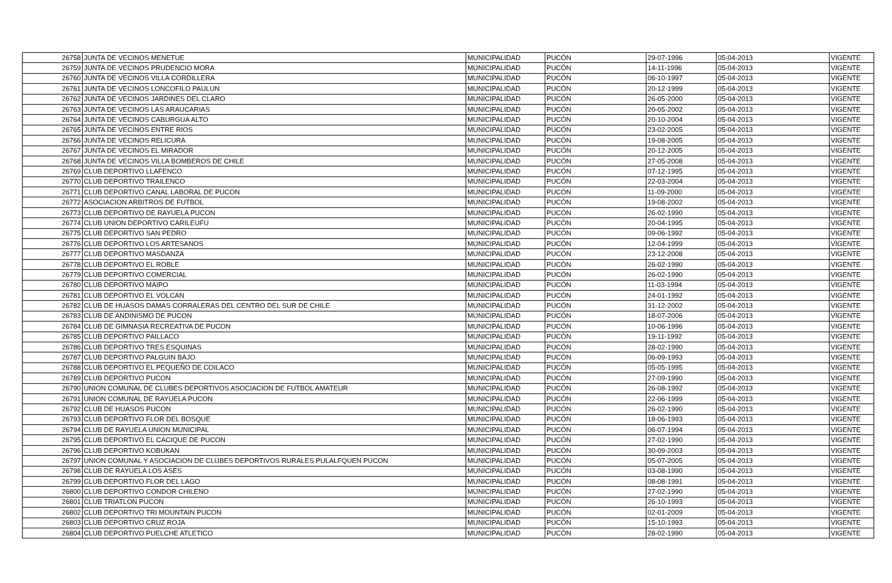| 26758 | JUNTA DE VECINOS MENETUE | MUNICIPALIDAD | PUCÓN | 29-07-1996 | 05-04-2013 | VIGENTE |
| 26759 | JUNTA DE VECINOS PRUDENCIO MORA | MUNICIPALIDAD | PUCÓN | 14-11-1996 | 05-04-2013 | VIGENTE |
| 26760 | JUNTA DE VECINOS VILLA CORDILLERA | MUNICIPALIDAD | PUCÓN | 06-10-1997 | 05-04-2013 | VIGENTE |
| 26761 | JUNTA DE VECINOS LONCOFILO PAULUN | MUNICIPALIDAD | PUCÓN | 20-12-1999 | 05-04-2013 | VIGENTE |
| 26762 | JUNTA DE VECINOS JARDINES DEL CLARO | MUNICIPALIDAD | PUCÓN | 26-05-2000 | 05-04-2013 | VIGENTE |
| 26763 | JUNTA DE VECINOS LAS ARAUCARIAS | MUNICIPALIDAD | PUCÓN | 20-05-2002 | 05-04-2013 | VIGENTE |
| 26764 | JUNTA DE VECINOS CABURGUA ALTO | MUNICIPALIDAD | PUCÓN | 20-10-2004 | 05-04-2013 | VIGENTE |
| 26765 | JUNTA DE VECINOS ENTRE RIOS | MUNICIPALIDAD | PUCÓN | 23-02-2005 | 05-04-2013 | VIGENTE |
| 26766 | JUNTA DE VECINOS RELICURA | MUNICIPALIDAD | PUCÓN | 19-08-2005 | 05-04-2013 | VIGENTE |
| 26767 | JUNTA DE VECINOS EL MIRADOR | MUNICIPALIDAD | PUCÓN | 20-12-2005 | 05-04-2013 | VIGENTE |
| 26768 | JUNTA DE VECINOS VILLA BOMBEROS DE CHILE | MUNICIPALIDAD | PUCÓN | 27-05-2008 | 05-04-2013 | VIGENTE |
| 26769 | CLUB DEPORTIVO LLAFENCO | MUNICIPALIDAD | PUCÓN | 07-12-1995 | 05-04-2013 | VIGENTE |
| 26770 | CLUB DEPORTIVO TRAILENCO | MUNICIPALIDAD | PUCÓN | 22-03-2004 | 05-04-2013 | VIGENTE |
| 26771 | CLUB DEPORTIVO CANAL LABORAL DE PUCON | MUNICIPALIDAD | PUCÓN | 11-09-2000 | 05-04-2013 | VIGENTE |
| 26772 | ASOCIACION ARBITROS DE FUTBOL | MUNICIPALIDAD | PUCÓN | 19-08-2002 | 05-04-2013 | VIGENTE |
| 26773 | CLUB DEPORTIVO DE RAYUELA PUCON | MUNICIPALIDAD | PUCÓN | 26-02-1990 | 05-04-2013 | VIGENTE |
| 26774 | CLUB UNION DEPORTIVO CARILEUFU | MUNICIPALIDAD | PUCÓN | 20-04-1995 | 05-04-2013 | VIGENTE |
| 26775 | CLUB DEPORTIVO SAN PEDRO | MUNICIPALIDAD | PUCÓN | 09-06-1992 | 05-04-2013 | VIGENTE |
| 26776 | CLUB DEPORTIVO LOS ARTESANOS | MUNICIPALIDAD | PUCÓN | 12-04-1999 | 05-04-2013 | VIGENTE |
| 26777 | CLUB DEPORTIVO MASDANZA | MUNICIPALIDAD | PUCÓN | 23-12-2008 | 05-04-2013 | VIGENTE |
| 26778 | CLUB DEPORTIVO EL ROBLE | MUNICIPALIDAD | PUCÓN | 26-02-1990 | 05-04-2013 | VIGENTE |
| 26779 | CLUB DEPORTIVO COMERCIAL | MUNICIPALIDAD | PUCÓN | 26-02-1990 | 05-04-2013 | VIGENTE |
| 26780 | CLUB DEPORTIVO MAIPO | MUNICIPALIDAD | PUCÓN | 11-03-1994 | 05-04-2013 | VIGENTE |
| 26781 | CLUB DEPORTIVO EL VOLCAN | MUNICIPALIDAD | PUCÓN | 24-01-1992 | 05-04-2013 | VIGENTE |
| 26782 | CLUB DE HUASOS DAMAS CORRALERAS DEL CENTRO DEL SUR DE CHILE | MUNICIPALIDAD | PUCÓN | 31-12-2002 | 05-04-2013 | VIGENTE |
| 26783 | CLUB DE ANDINISMO DE PUCON | MUNICIPALIDAD | PUCÓN | 18-07-2006 | 05-04-2013 | VIGENTE |
| 26784 | CLUB DE GIMNASIA RECREATIVA DE PUCON | MUNICIPALIDAD | PUCÓN | 10-06-1996 | 05-04-2013 | VIGENTE |
| 26785 | CLUB DEPORTIVO PAILLACO | MUNICIPALIDAD | PUCÓN | 19-11-1992 | 05-04-2013 | VIGENTE |
| 26786 | CLUB DEPORTIVO TRES ESQUINAS | MUNICIPALIDAD | PUCÓN | 28-02-1990 | 05-04-2013 | VIGENTE |
| 26787 | CLUB DEPORTIVO PALGUIN BAJO | MUNICIPALIDAD | PUCÓN | 06-09-1993 | 05-04-2013 | VIGENTE |
| 26788 | CLUB DEPORTIVO EL PEQUEÑO DE COILACO | MUNICIPALIDAD | PUCÓN | 05-05-1995 | 05-04-2013 | VIGENTE |
| 26789 | CLUB DEPORTIVO PUCON | MUNICIPALIDAD | PUCÓN | 27-09-1990 | 05-04-2013 | VIGENTE |
| 26790 | UNION COMUNAL DE CLUBES DEPORTIVOS ASOCIACION DE FUTBOL AMATEUR | MUNICIPALIDAD | PUCÓN | 26-08-1992 | 05-04-2013 | VIGENTE |
| 26791 | UNION COMUNAL DE RAYUELA PUCON | MUNICIPALIDAD | PUCÓN | 22-06-1999 | 05-04-2013 | VIGENTE |
| 26792 | CLUB DE HUASOS PUCON | MUNICIPALIDAD | PUCÓN | 26-02-1990 | 05-04-2013 | VIGENTE |
| 26793 | CLUB DEPORTIVO FLOR DEL BOSQUE | MUNICIPALIDAD | PUCÓN | 18-06-1993 | 05-04-2013 | VIGENTE |
| 26794 | CLUB DE RAYUELA UNION MUNICIPAL | MUNICIPALIDAD | PUCÓN | 06-07-1994 | 05-04-2013 | VIGENTE |
| 26795 | CLUB DEPORTIVO EL CACIQUE DE PUCON | MUNICIPALIDAD | PUCÓN | 27-02-1990 | 05-04-2013 | VIGENTE |
| 26796 | CLUB DEPORTIVO KOBUKAN | MUNICIPALIDAD | PUCÓN | 30-09-2003 | 05-04-2013 | VIGENTE |
| 26797 | UNION COMUNAL Y ASOCIACION DE CLUBES DEPORTIVOS RURALES PULALFQUEN PUCON | MUNICIPALIDAD | PUCÓN | 05-07-2005 | 05-04-2013 | VIGENTE |
| 26798 | CLUB DE RAYUELA LOS ASES | MUNICIPALIDAD | PUCÓN | 03-08-1990 | 05-04-2013 | VIGENTE |
| 26799 | CLUB DEPORTIVO FLOR DEL LAGO | MUNICIPALIDAD | PUCÓN | 08-08-1991 | 05-04-2013 | VIGENTE |
| 26800 | CLUB DEPORTIVO CONDOR CHILENO | MUNICIPALIDAD | PUCÓN | 27-02-1990 | 05-04-2013 | VIGENTE |
| 26801 | CLUB TRIATLON PUCON | MUNICIPALIDAD | PUCÓN | 26-10-1993 | 05-04-2013 | VIGENTE |
| 26802 | CLUB DEPORTIVO TRI MOUNTAIN PUCON | MUNICIPALIDAD | PUCÓN | 02-01-2009 | 05-04-2013 | VIGENTE |
| 26803 | CLUB DEPORTIVO CRUZ ROJA | MUNICIPALIDAD | PUCÓN | 15-10-1993 | 05-04-2013 | VIGENTE |
| 26804 | CLUB DEPORTIVO PUELCHE ATLETICO | MUNICIPALIDAD | PUCÓN | 28-02-1990 | 05-04-2013 | VIGENTE |